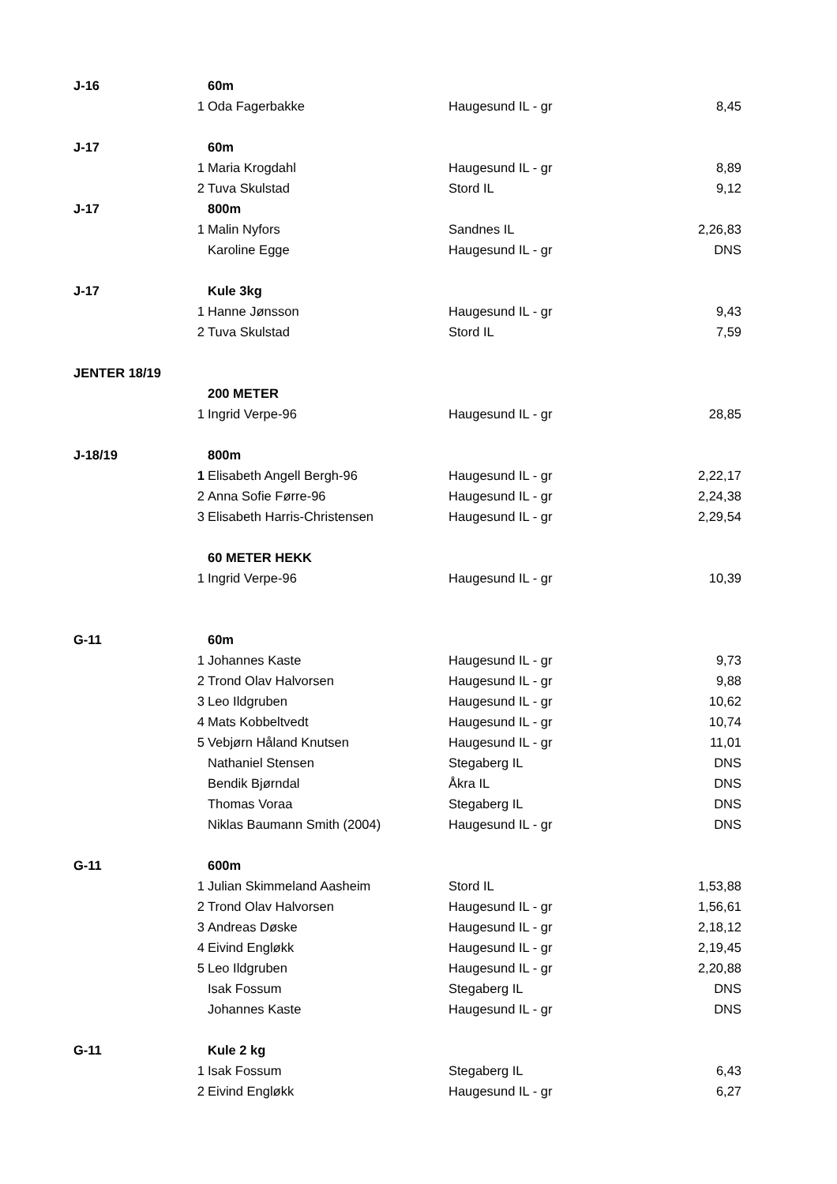| J-16 | | 60m | | |
| | 1 | Oda Fagerbakke | Haugesund IL - gr | 8,45 |
| J-17 | | 60m | | |
| | 1 | Maria Krogdahl | Haugesund IL - gr | 8,89 |
| | 2 | Tuva Skulstad | Stord IL | 9,12 |
| J-17 | | 800m | | |
| | 1 | Malin Nyfors | Sandnes IL | 2,26,83 |
| | | Karoline Egge | Haugesund IL - gr | DNS |
| J-17 | | Kule 3kg | | |
| | 1 | Hanne Jønsson | Haugesund IL - gr | 9,43 |
| | 2 | Tuva Skulstad | Stord IL | 7,59 |
| JENTER 18/19 | | | | |
| | | 200 METER | | |
| | 1 | Ingrid Verpe-96 | Haugesund IL - gr | 28,85 |
| J-18/19 | | 800m | | |
| | 1 | Elisabeth Angell Bergh-96 | Haugesund IL - gr | 2,22,17 |
| | 2 | Anna Sofie Førre-96 | Haugesund IL - gr | 2,24,38 |
| | 3 | Elisabeth Harris-Christensen | Haugesund IL - gr | 2,29,54 |
| | | 60 METER HEKK | | |
| | 1 | Ingrid Verpe-96 | Haugesund IL - gr | 10,39 |
| G-11 | | 60m | | |
| | 1 | Johannes Kaste | Haugesund IL - gr | 9,73 |
| | 2 | Trond Olav Halvorsen | Haugesund IL - gr | 9,88 |
| | 3 | Leo Ildgruben | Haugesund IL - gr | 10,62 |
| | 4 | Mats Kobbeltvedt | Haugesund IL - gr | 10,74 |
| | 5 | Vebjørn Håland Knutsen | Haugesund IL - gr | 11,01 |
| | | Nathaniel Stensen | Stegaberg IL | DNS |
| | | Bendik Bjørndal | Åkra IL | DNS |
| | | Thomas Voraa | Stegaberg IL | DNS |
| | | Niklas Baumann Smith (2004) | Haugesund IL - gr | DNS |
| G-11 | | 600m | | |
| | 1 | Julian Skimmeland Aasheim | Stord IL | 1,53,88 |
| | 2 | Trond Olav Halvorsen | Haugesund IL - gr | 1,56,61 |
| | 3 | Andreas Døske | Haugesund IL - gr | 2,18,12 |
| | 4 | Eivind Engløkk | Haugesund IL - gr | 2,19,45 |
| | 5 | Leo Ildgruben | Haugesund IL - gr | 2,20,88 |
| | | Isak Fossum | Stegaberg IL | DNS |
| | | Johannes Kaste | Haugesund IL - gr | DNS |
| G-11 | | Kule 2 kg | | |
| | 1 | Isak Fossum | Stegaberg IL | 6,43 |
| | 2 | Eivind Engløkk | Haugesund IL - gr | 6,27 |